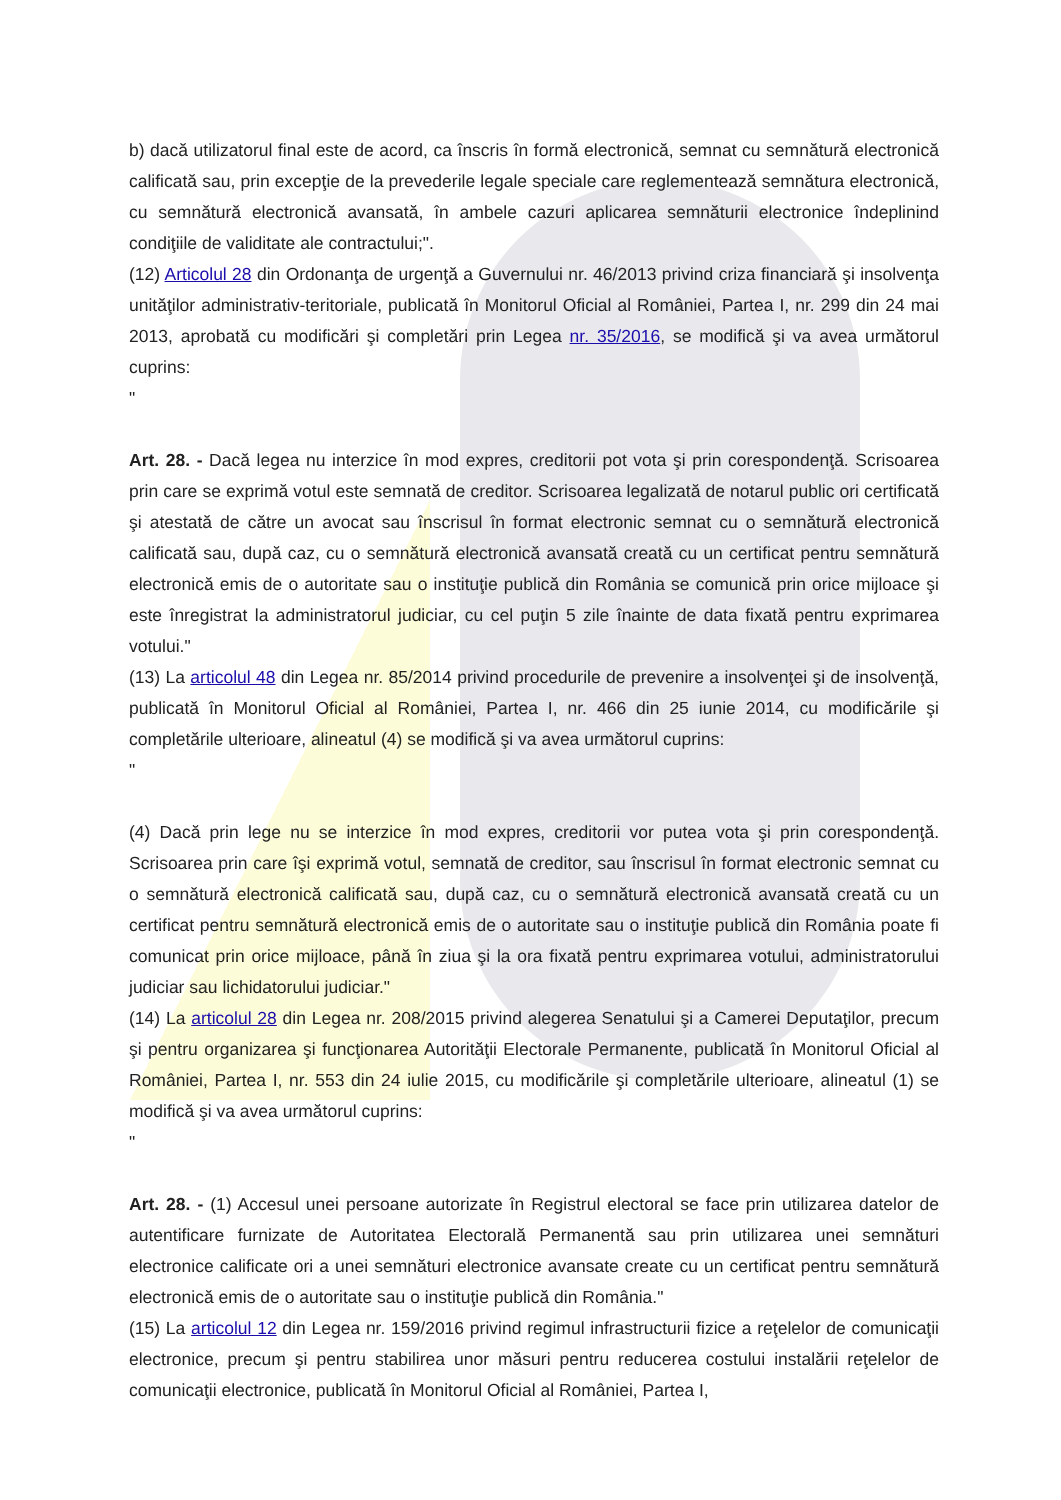b) dacă utilizatorul final este de acord, ca înscris în formă electronică, semnat cu semnătură electronică calificată sau, prin excepţie de la prevederile legale speciale care reglementează semnătura electronică, cu semnătură electronică avansată, în ambele cazuri aplicarea semnăturii electronice îndeplinind condiţiile de validitate ale contractului;".
(12) Articolul 28 din Ordonanţa de urgenţă a Guvernului nr. 46/2013 privind criza financiară şi insolvenţa unităţilor administrativ-teritoriale, publicată în Monitorul Oficial al României, Partea I, nr. 299 din 24 mai 2013, aprobată cu modificări şi completări prin Legea nr. 35/2016, se modifică şi va avea următorul cuprins:
"
Art. 28. - Dacă legea nu interzice în mod expres, creditorii pot vota şi prin corespondenţă. Scrisoarea prin care se exprimă votul este semnată de creditor. Scrisoarea legalizată de notarul public ori certificată şi atestată de către un avocat sau înscrisul în format electronic semnat cu o semnătură electronică calificată sau, după caz, cu o semnătură electronică avansată creată cu un certificat pentru semnătură electronică emis de o autoritate sau o instituţie publică din România se comunică prin orice mijloace şi este înregistrat la administratorul judiciar, cu cel puţin 5 zile înainte de data fixată pentru exprimarea votului."
(13) La articolul 48 din Legea nr. 85/2014 privind procedurile de prevenire a insolvenţei şi de insolvenţă, publicată în Monitorul Oficial al României, Partea I, nr. 466 din 25 iunie 2014, cu modificările şi completările ulterioare, alineatul (4) se modifică şi va avea următorul cuprins:
"
(4) Dacă prin lege nu se interzice în mod expres, creditorii vor putea vota şi prin corespondenţă. Scrisoarea prin care îşi exprimă votul, semnată de creditor, sau înscrisul în format electronic semnat cu o semnătură electronică calificată sau, după caz, cu o semnătură electronică avansată creată cu un certificat pentru semnătură electronică emis de o autoritate sau o instituţie publică din România poate fi comunicat prin orice mijloace, până în ziua şi la ora fixată pentru exprimarea votului, administratorului judiciar sau lichidatorului judiciar."
(14) La articolul 28 din Legea nr. 208/2015 privind alegerea Senatului şi a Camerei Deputaţilor, precum şi pentru organizarea şi funcţionarea Autorităţii Electorale Permanente, publicată în Monitorul Oficial al României, Partea I, nr. 553 din 24 iulie 2015, cu modificările şi completările ulterioare, alineatul (1) se modifică şi va avea următorul cuprins:
"
Art. 28. - (1) Accesul unei persoane autorizate în Registrul electoral se face prin utilizarea datelor de autentificare furnizate de Autoritatea Electorală Permanentă sau prin utilizarea unei semnături electronice calificate ori a unei semnături electronice avansate create cu un certificat pentru semnătură electronică emis de o autoritate sau o instituţie publică din România."
(15) La articolul 12 din Legea nr. 159/2016 privind regimul infrastructurii fizice a reţelelor de comunicaţii electronice, precum şi pentru stabilirea unor măsuri pentru reducerea costului instalării reţelelor de comunicaţii electronice, publicată în Monitorul Oficial al României, Partea I,